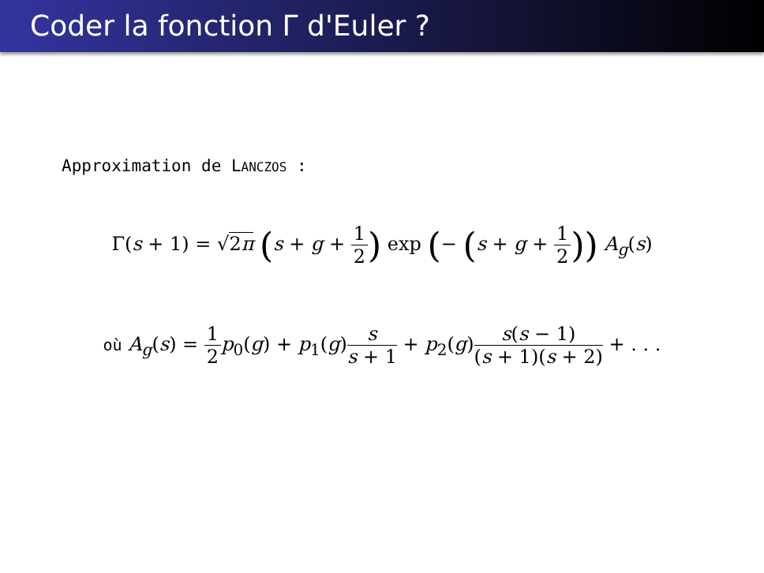Coder la fonction Γ d'Euler ?
Approximation de LANCZOS :
Γ(s + 1) = √2π (s + g + 1 2) exp (− (s + g + 1 2)) A<sub>g</sub>(s)
où A<sub>g</sub>(s) = 1 2 p<sub>0</sub>(g) + p<sub>1</sub>(g)s s + 1 + p<sub>2</sub>(g)s(s − 1) (s + 1)(s + 2) + . . .